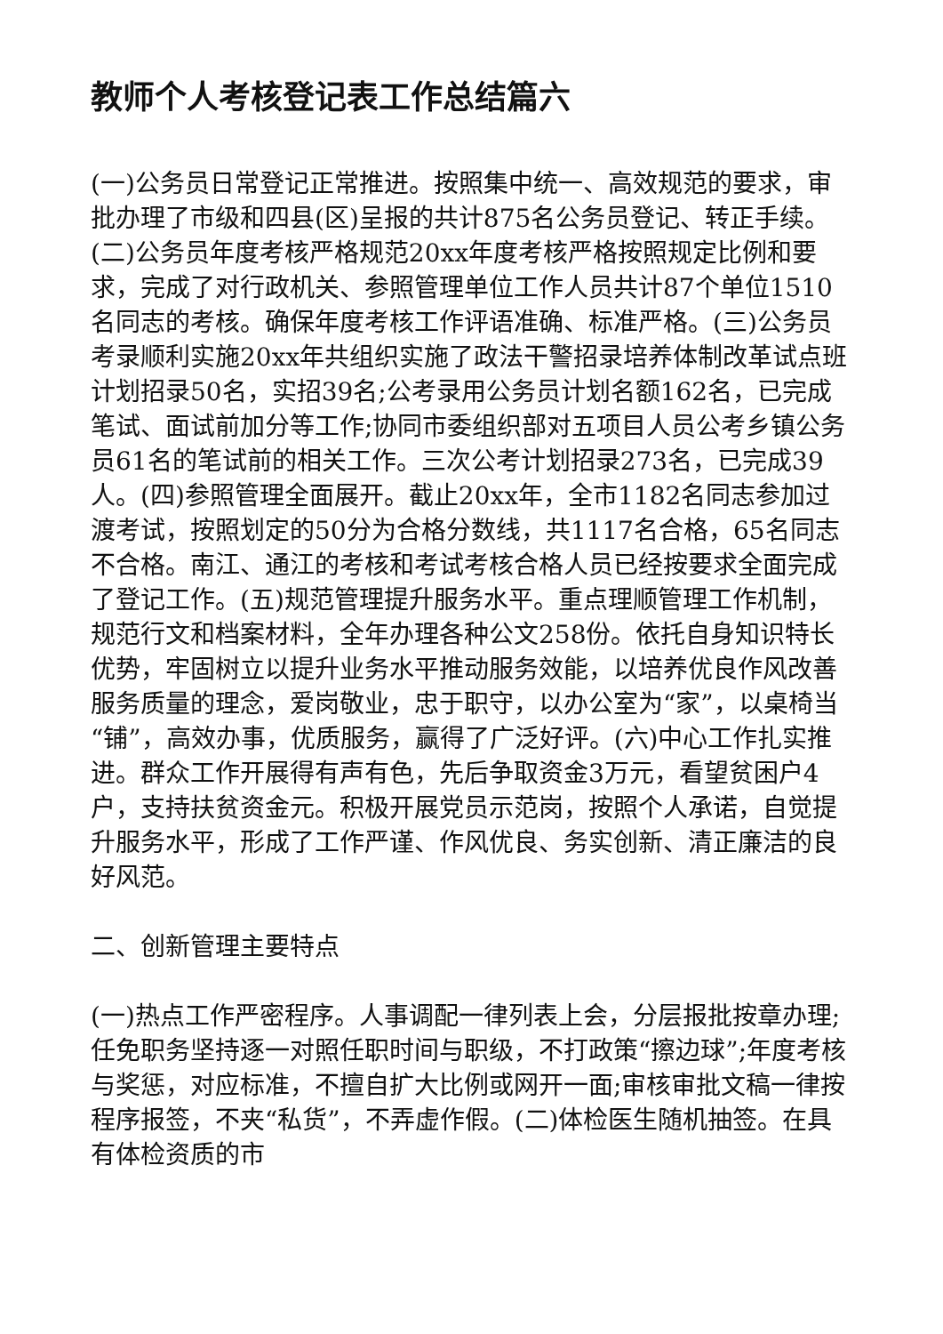教师个人考核登记表工作总结篇六
(一)公务员日常登记正常推进。按照集中统一、高效规范的要求，审批办理了市级和四县(区)呈报的共计875名公务员登记、转正手续。(二)公务员年度考核严格规范20xx年度考核严格按照规定比例和要求，完成了对行政机关、参照管理单位工作人员共计87个单位1510名同志的考核。确保年度考核工作评语准确、标准严格。(三)公务员考录顺利实施20xx年共组织实施了政法干警招录培养体制改革试点班计划招录50名，实招39名;公考录用公务员计划名额162名，已完成笔试、面试前加分等工作;协同市委组织部对五项目人员公考乡镇公务员61名的笔试前的相关工作。三次公考计划招录273名，已完成39人。(四)参照管理全面展开。截止20xx年，全市1182名同志参加过渡考试，按照划定的50分为合格分数线，共1117名合格，65名同志不合格。南江、通江的考核和考试考核合格人员已经按要求全面完成了登记工作。(五)规范管理提升服务水平。重点理顺管理工作机制，规范行文和档案材料，全年办理各种公文258份。依托自身知识特长优势，牢固树立以提升业务水平推动服务效能，以培养优良作风改善服务质量的理念，爱岗敬业，忠于职守，以办公室为“家”，以桌椅当“铺”，高效办事，优质服务，赢得了广泛好评。(六)中心工作扎实推进。群众工作开展得有声有色，先后争取资金3万元，看望贫困户4户，支持扶贫资金元。积极开展党员示范岗，按照个人承诺，自觉提升服务水平，形成了工作严谨、作风优良、务实创新、清正廉洁的良好风范。
二、创新管理主要特点
(一)热点工作严密程序。人事调配一律列表上会，分层报批按章办理;任免职务坚持逐一对照任职时间与职级，不打政策“擦边球”;年度考核与奖惩，对应标准，不擅自扩大比例或网开一面;审核审批文稿一律按程序报签，不夹“私货”，不弄虚作假。(二)体检医生随机抽签。在具有体检资质的市